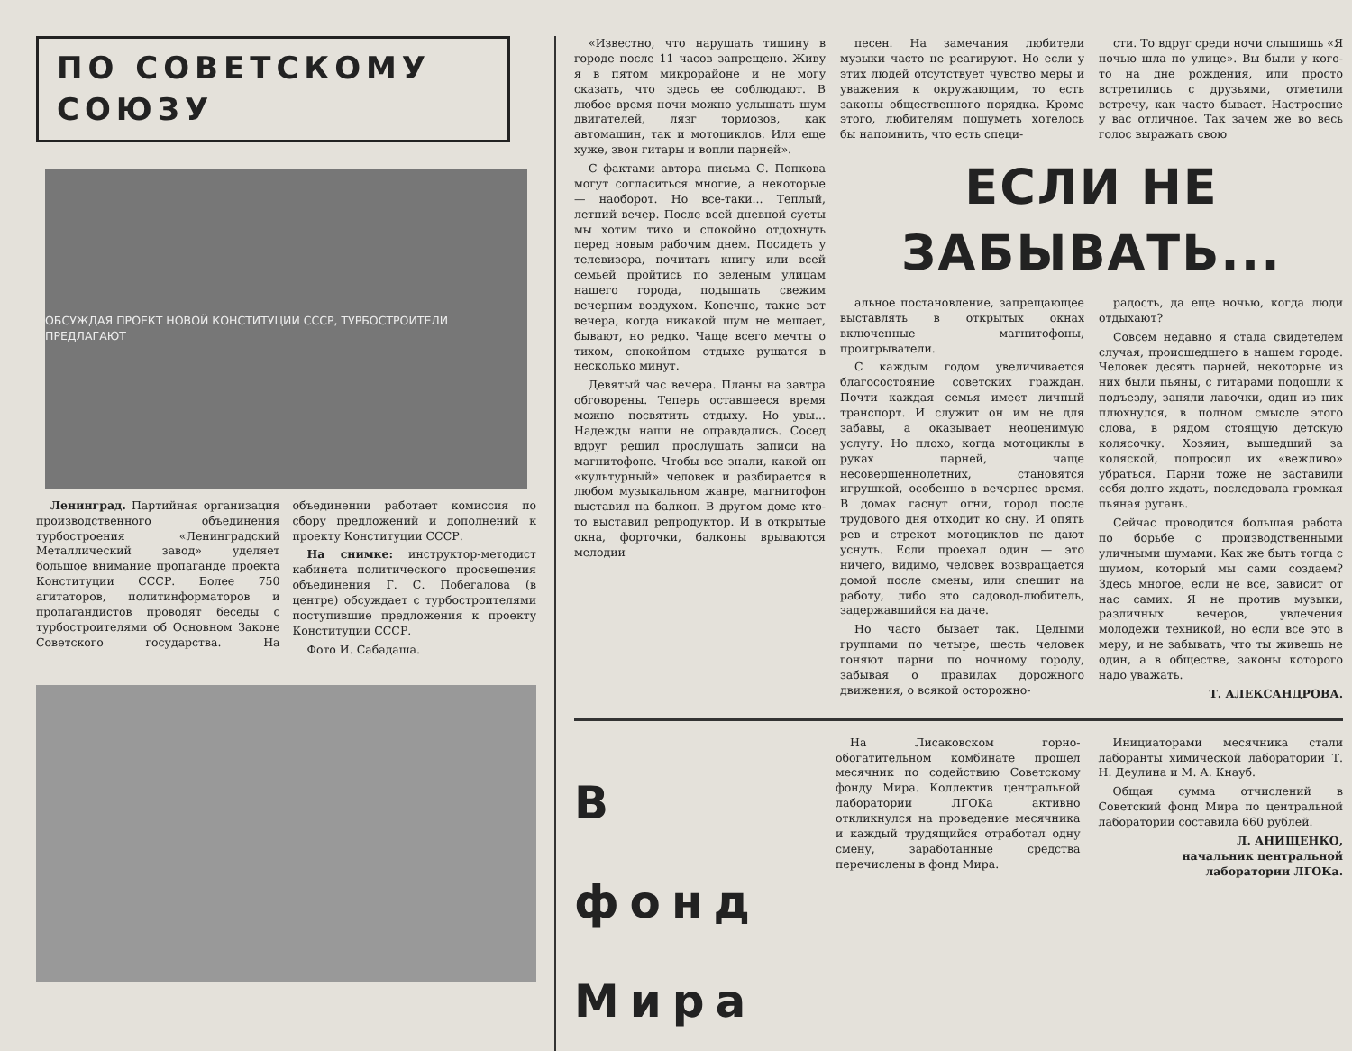ПО СОВЕТСКОМУ СОЮЗУ
ОБСУЖДАЯ ПРОЕКТ НОВОЙ КОНСТИТУЦИИ СССР, ТУРБОСТРОИТЕЛИ ПРЕДЛАГАЮТ
Ленинград. Партийная организация производственного объединения турбостроения «Ленинградский Металлический завод» уделяет большое внимание пропаганде проекта Конституции СССР. Более 750 агитаторов, политинформаторов и пропагандистов проводят беседы с турбостроителями об Основном Законе Советского государства. На объединении работает комиссия по сбору предложений и дополнений к проекту Конституции СССР.
На снимке: инструктор-методист кабинета политического просвещения объединения Г. С. Побегалова (в центре) обсуждает с турбостроителями поступившие предложения к проекту Конституции СССР.
Фото И. Сабадаша.
«Известно, что нарушать тишину в городе после 11 часов запрещено. Живу я в пятом микрорайоне и не могу сказать, что здесь ее соблюдают. В любое время ночи можно услышать шум двигателей, лязг тормозов, как автомашин, так и мотоциклов. Или еще хуже, звон гитары и вопли парней».
С фактами автора письма С. Попкова могут согласиться многие, а некоторые — наоборот. Но все-таки... Теплый, летний вечер. После всей дневной суеты мы хотим тихо и спокойно отдохнуть перед новым рабочим днем. Посидеть у телевизора, почитать книгу или всей семьей пройтись по зеленым улицам нашего города, подышать свежим вечерним воздухом. Конечно, такие вот вечера, когда никакой шум не мешает, бывают, но редко. Чаще всего мечты о тихом, спокойном отдыхе рушатся в несколько минут.
Девятый час вечера. Планы на завтра обговорены. Теперь оставшееся время можно посвятить отдыху. Но увы... Надежды наши не оправдались. Сосед вдруг решил прослушать записи на магнитофоне. Чтобы все знали, какой он «культурный» человек и разбирается в любом музыкальном жанре, магнитофон выставил на балкон. В другом доме кто-то выставил репродуктор. И в открытые окна, форточки, балконы врываются мелодии
песен. На замечания любители музыки часто не реагируют. Но если у этих людей отсутствует чувство меры и уважения к окружающим, то есть законы общественного порядка. Кроме этого, любителям пошуметь хотелось бы напомнить, что есть специ-
сти. То вдруг среди ночи слышишь «Я ночью шла по улице». Вы были у кого-то на дне рождения, или просто встретились с друзьями, отметили встречу, как часто бывает. Настроение у вас отличное. Так зачем же во весь голос выражать свою
ЕСЛИ НЕ ЗАБЫВАТЬ...
альное постановление, запрещающее выставлять в открытых окнах включенные магнитофоны, проигрыватели.
С каждым годом увеличивается благосостояние советских граждан. Почти каждая семья имеет личный транспорт. И служит он им не для забавы, а оказывает неоценимую услугу. Но плохо, когда мотоциклы в руках парней, чаще несовершеннолетних, становятся игрушкой, особенно в вечернее время. В домах гаснут огни, город после трудового дня отходит ко сну. И опять рев и стрекот мотоциклов не дают уснуть. Если проехал один — это ничего, видимо, человек возвращается домой после смены, или спешит на работу, либо это садовод-любитель, задержавшийся на даче.
Но часто бывает так. Целыми группами по четыре, шесть человек гоняют парни по ночному городу, забывая о правилах дорожного движения, о всякой осторожно-
радость, да еще ночью, когда люди отдыхают?
Совсем недавно я стала свидетелем случая, происшедшего в нашем городе. Человек десять парней, некоторые из них были пьяны, с гитарами подошли к подъезду, заняли лавочки, один из них плюхнулся, в полном смысле этого слова, в рядом стоящую детскую колясочку. Хозяин, вышедший за коляской, попросил их «вежливо» убраться. Парни тоже не заставили себя долго ждать, последовала громкая пьяная ругань.
Сейчас проводится большая работа по борьбе с производственными уличными шумами. Как же быть тогда с шумом, который мы сами создаем? Здесь многое, если не все, зависит от нас самих. Я не против музыки, различных вечеров, увлечения молодежи техникой, но если все это в меру, и не забывать, что ты живешь не один, а в обществе, законы которого надо уважать.
Т. АЛЕКСАНДРОВА.
В фонд Мира
На Лисаковском горно-обогатительном комбинате прошел месячник по содействию Советскому фонду Мира. Коллектив центральной лаборатории ЛГОКа активно откликнулся на проведение месячника и каждый трудящийся отработал одну смену, заработанные средства перечислены в фонд Мира.
Инициаторами месячника стали лаборанты химической лаборатории Т. Н. Деулина и М. А. Кнауб.
Общая сумма отчислений в Советский фонд Мира по центральной лаборатории составила 660 рублей.
Л. АНИЩЕНКО,
начальник центральной
лаборатории ЛГОКа.